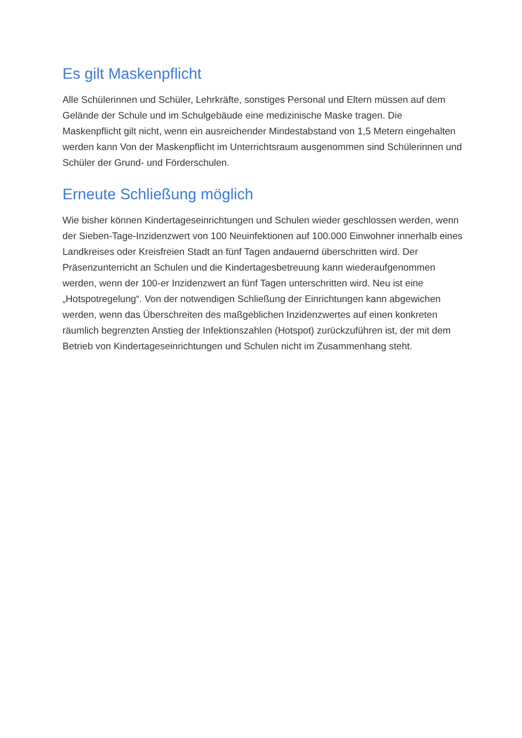Es gilt Maskenpflicht
Alle Schülerinnen und Schüler, Lehrkräfte, sonstiges Personal und Eltern müssen auf dem Gelände der Schule und im Schulgebäude eine medizinische Maske tragen. Die Maskenpflicht gilt nicht, wenn ein ausreichender Mindestabstand von 1,5 Metern eingehalten werden kann Von der Maskenpflicht im Unterrichtsraum ausgenommen sind Schülerinnen und Schüler der Grund- und Förderschulen.
Erneute Schließung möglich
Wie bisher können Kindertageseinrichtungen und Schulen wieder geschlossen werden, wenn der Sieben-Tage-Inzidenzwert von 100 Neuinfektionen auf 100.000 Einwohner innerhalb eines Landkreises oder Kreisfreien Stadt an fünf Tagen andauernd überschritten wird. Der Präsenzunterricht an Schulen und die Kindertagesbetreuung kann wiederaufgenommen werden, wenn der 100-er Inzidenzwert an fünf Tagen unterschritten wird. Neu ist eine „Hotspotregelung“. Von der notwendigen Schließung der Einrichtungen kann abgewichen werden, wenn das Überschreiten des maßgeblichen Inzidenzwertes auf einen konkreten räumlich begrenzten Anstieg der Infektionszahlen (Hotspot) zurückzuführen ist, der mit dem Betrieb von Kindertageseinrichtungen und Schulen nicht im Zusammenhang steht.